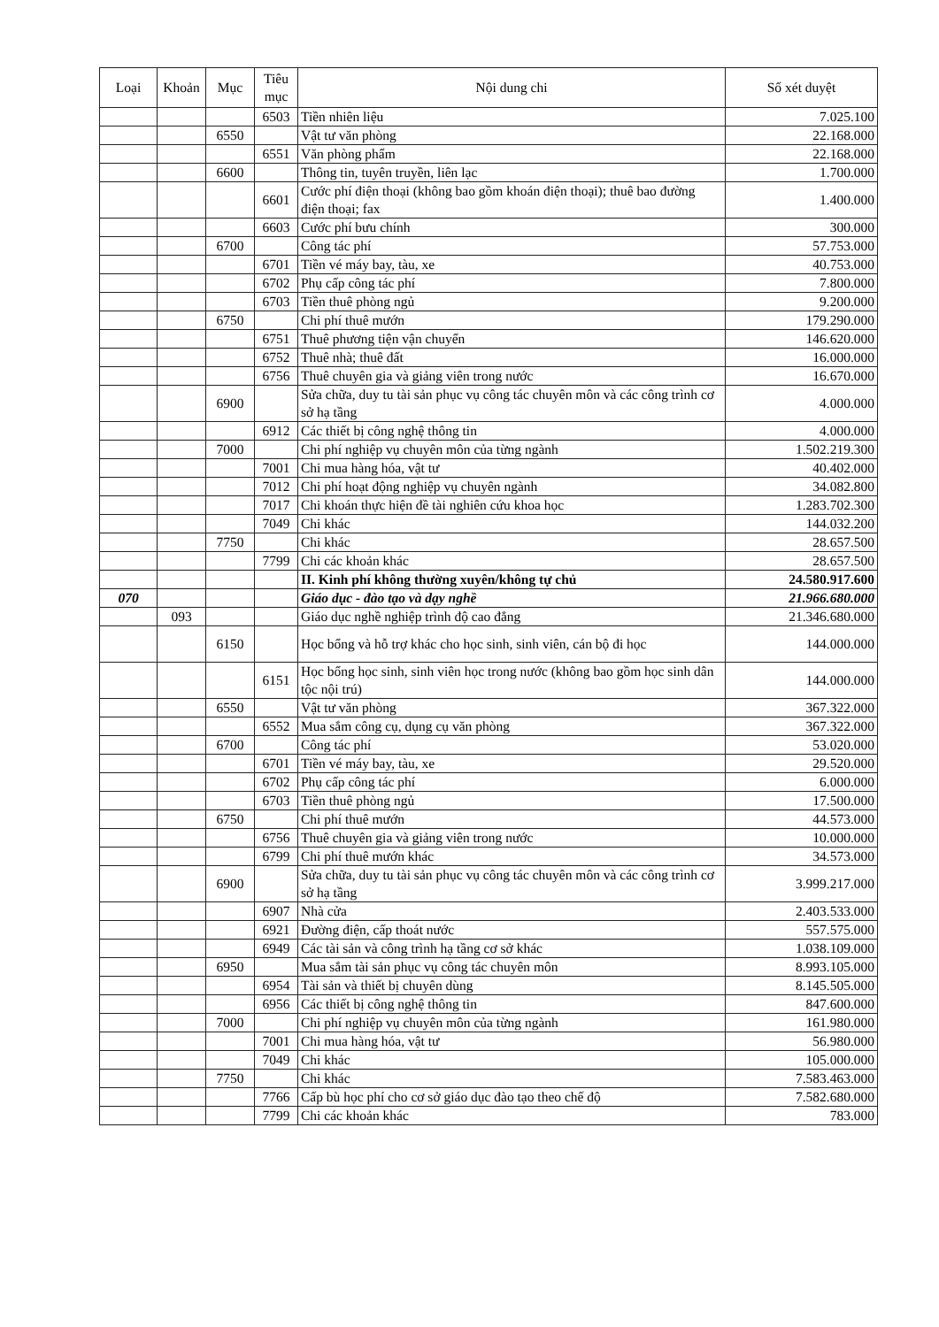| Loại | Khoản | Mục | Tiêu mục | Nội dung chi | Số xét duyệt |
| --- | --- | --- | --- | --- | --- |
| | | | 6503 | Tiền nhiên liệu | 7.025.100 |
| | | 6550 | | Vật tư văn phòng | 22.168.000 |
| | | | 6551 | Văn phòng phẩm | 22.168.000 |
| | | 6600 | | Thông tin, tuyên truyền, liên lạc | 1.700.000 |
| | | | 6601 | Cước phí điện thoại (không bao gồm khoán điện thoại); thuê bao đường điện thoại; fax | 1.400.000 |
| | | | 6603 | Cước phí bưu chính | 300.000 |
| | | 6700 | | Công tác phí | 57.753.000 |
| | | | 6701 | Tiền vé máy bay, tàu, xe | 40.753.000 |
| | | | 6702 | Phụ cấp công tác phí | 7.800.000 |
| | | | 6703 | Tiền thuê phòng ngủ | 9.200.000 |
| | | 6750 | | Chi phí thuê mướn | 179.290.000 |
| | | | 6751 | Thuê phương tiện vận chuyển | 146.620.000 |
| | | | 6752 | Thuê nhà; thuê đất | 16.000.000 |
| | | | 6756 | Thuê chuyên gia và giảng viên trong nước | 16.670.000 |
| | | 6900 | | Sửa chữa, duy tu tài sản phục vụ công tác chuyên môn và các công trình cơ sở hạ tầng | 4.000.000 |
| | | | 6912 | Các thiết bị công nghệ thông tin | 4.000.000 |
| | | 7000 | | Chi phí nghiệp vụ chuyên môn của từng ngành | 1.502.219.300 |
| | | | 7001 | Chi mua hàng hóa, vật tư | 40.402.000 |
| | | | 7012 | Chi phí hoạt động nghiệp vụ chuyên ngành | 34.082.800 |
| | | | 7017 | Chi khoán thực hiện đề tài nghiên cứu khoa học | 1.283.702.300 |
| | | | 7049 | Chi khác | 144.032.200 |
| | | 7750 | | Chi khác | 28.657.500 |
| | | | 7799 | Chi các khoản khác | 28.657.500 |
| | | | | II. Kinh phí không thường xuyên/không tự chủ | 24.580.917.600 |
| 070 | | | | Giáo dục - đào tạo và dạy nghề | 21.966.680.000 |
| | 093 | | | Giáo dục nghề nghiệp trình độ cao đẳng | 21.346.680.000 |
| | | 6150 | | Học bổng và hỗ trợ khác cho học sinh, sinh viên, cán bộ đi học | 144.000.000 |
| | | | 6151 | Học bổng học sinh, sinh viên học trong nước (không bao gồm học sinh dân tộc nội trú) | 144.000.000 |
| | | 6550 | | Vật tư văn phòng | 367.322.000 |
| | | | 6552 | Mua sắm công cụ, dụng cụ văn phòng | 367.322.000 |
| | | 6700 | | Công tác phí | 53.020.000 |
| | | | 6701 | Tiền vé máy bay, tàu, xe | 29.520.000 |
| | | | 6702 | Phụ cấp công tác phí | 6.000.000 |
| | | | 6703 | Tiền thuê phòng ngủ | 17.500.000 |
| | | 6750 | | Chi phí thuê mướn | 44.573.000 |
| | | | 6756 | Thuê chuyên gia và giảng viên trong nước | 10.000.000 |
| | | | 6799 | Chi phí thuê mướn khác | 34.573.000 |
| | | 6900 | | Sửa chữa, duy tu tài sản phục vụ công tác chuyên môn và các công trình cơ sở hạ tầng | 3.999.217.000 |
| | | | 6907 | Nhà cửa | 2.403.533.000 |
| | | | 6921 | Đường điện, cấp thoát nước | 557.575.000 |
| | | | 6949 | Các tài sản và công trình hạ tầng cơ sở khác | 1.038.109.000 |
| | | 6950 | | Mua sắm tài sản phục vụ công tác chuyên môn | 8.993.105.000 |
| | | | 6954 | Tài sản và thiết bị chuyên dùng | 8.145.505.000 |
| | | | 6956 | Các thiết bị công nghệ thông tin | 847.600.000 |
| | | 7000 | | Chi phí nghiệp vụ chuyên môn của từng ngành | 161.980.000 |
| | | | 7001 | Chi mua hàng hóa, vật tư | 56.980.000 |
| | | | 7049 | Chi khác | 105.000.000 |
| | | 7750 | | Chi khác | 7.583.463.000 |
| | | | 7766 | Cấp bù học phí cho cơ sở giáo dục đào tạo theo chế độ | 7.582.680.000 |
| | | | 7799 | Chi các khoản khác | 783.000 |